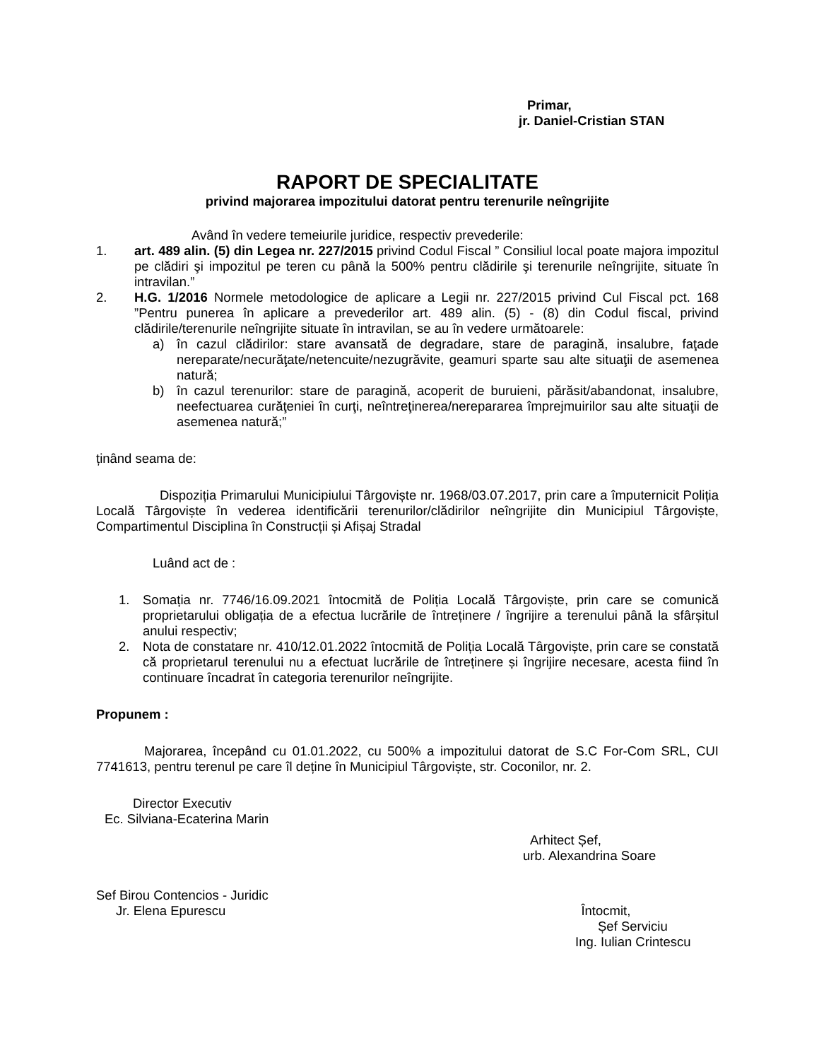Primar,
jr. Daniel-Cristian STAN
RAPORT DE SPECIALITATE
privind majorarea impozitului datorat pentru terenurile neîngrijite
Având în vedere temeiurile juridice, respectiv prevederile:
1. art. 489 alin. (5) din Legea nr. 227/2015 privind Codul Fiscal ” Consiliul local poate majora impozitul pe clădiri şi impozitul pe teren cu până la 500% pentru clădirile şi terenurile neîngrijite, situate în intravilan.”
2. H.G. 1/2016 Normele metodologice de aplicare a Legii nr. 227/2015 privind Cul Fiscal pct. 168 ”Pentru punerea în aplicare a prevederilor art. 489 alin. (5) - (8) din Codul fiscal, privind clădirile/terenurile neîngrijite situate în intravilan, se au în vedere următoarele:
a) în cazul clădirilor: stare avansată de degradare, stare de paragină, insalubre, faţade nereparate/necurăţate/netencuite/nezugrăvite, geamuri sparte sau alte situaţii de asemenea natură;
b) în cazul terenurilor: stare de paragină, acoperit de buruieni, părăsit/abandonat, insalubre, neefectuarea curăţeniei în curţi, neîntreţinerea/nerepararea împrejmuirilor sau alte situaţii de asemenea natură;”
ținând seama de:
Dispoziția Primarului Municipiului Târgoviște nr. 1968/03.07.2017, prin care a împuternicit Poliția Locală Târgoviște în vederea identificării terenurilor/clădirilor neîngrijite din Municipiul Târgoviște, Compartimentul Disciplina în Construcții și Afișaj Stradal
Luând act de :
1. Somația nr. 7746/16.09.2021 întocmită de Poliția Locală Târgoviște, prin care se comunică proprietarului obligația de a efectua lucrările de întreținere / îngrijire a terenului până la sfârșitul anului respectiv;
2. Nota de constatare nr. 410/12.01.2022 întocmită de Poliția Locală Târgoviște, prin care se constată că proprietarul terenului nu a efectuat lucrările de întreținere și îngrijire necesare, acesta fiind în continuare încadrat în categoria terenurilor neîngrijite.
Propunem :
Majorarea, începând cu 01.01.2022, cu 500% a impozitului datorat de S.C For-Com SRL, CUI 7741613, pentru terenul pe care îl deține în Municipiul Târgoviște, str. Coconilor, nr. 2.
Director Executiv
Ec. Silviana-Ecaterina Marin
Arhitect Șef,
urb. Alexandrina Soare
Sef Birou Contencios - Juridic
Jr. Elena Epurescu Întocmit,
Șef Serviciu
Ing. Iulian Crintescu